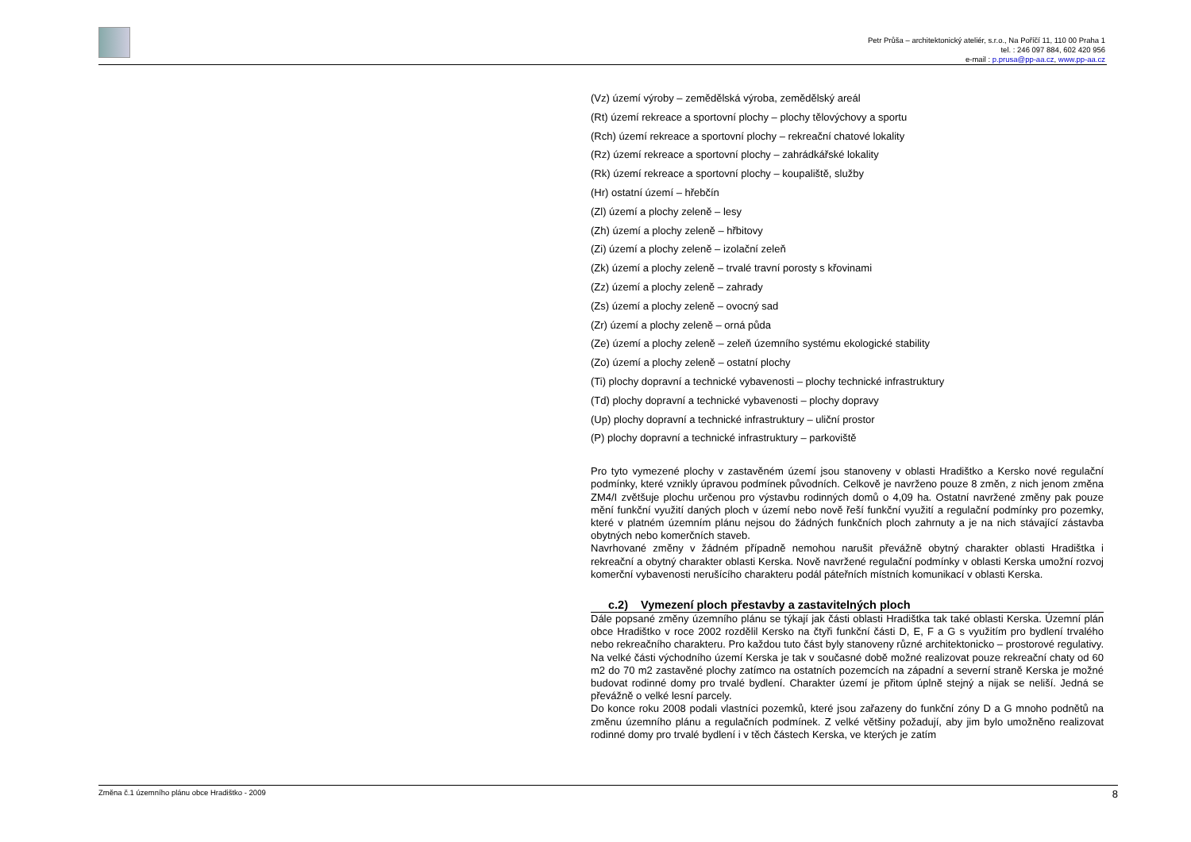Petr Průša – architektonický ateliér, s.r.o., Na Poříčí 11, 110 00 Praha 1
tel. : 246 097 884, 602 420 956
e-mail : p.prusa@pp-aa.cz, www.pp-aa.cz
(Vz) území výroby – zemědělská výroba, zemědělský areál
(Rt) území rekreace a sportovní plochy – plochy tělovýchovy a sportu
(Rch) území rekreace a sportovní plochy – rekreační chatové lokality
(Rz) území rekreace a sportovní plochy – zahrádkářské lokality
(Rk) území rekreace a sportovní plochy – koupaliště, služby
(Hr) ostatní území – hřebčín
(Zl) území a plochy zeleně – lesy
(Zh) území a plochy zeleně – hřbitovy
(Zi) území a plochy zeleně – izolační zeleň
(Zk) území a plochy zeleně – trvalé travní porosty s křovinami
(Zz) území a plochy zeleně – zahrady
(Zs) území a plochy zeleně – ovocný sad
(Zr) území a plochy zeleně – orná půda
(Ze) území a plochy zeleně – zeleň územního systému ekologické stability
(Zo) území a plochy zeleně – ostatní plochy
(Ti) plochy dopravní a technické vybavenosti – plochy technické infrastruktury
(Td) plochy dopravní a technické vybavenosti – plochy dopravy
(Up) plochy dopravní a technické infrastruktury – uliční prostor
(P) plochy dopravní a technické infrastruktury – parkoviště
Pro tyto vymezené plochy v zastavěném území jsou stanoveny v oblasti Hradištko a Kersko nové regulační podmínky, které vznikly úpravou podmínek původních. Celkově je navrženo pouze 8 změn, z nich jenom změna ZM4/I zvětšuje plochu určenou pro výstavbu rodinných domů o 4,09 ha. Ostatní navržené změny pak pouze mění funkční využití daných ploch v území nebo nově řeší funkční využití a regulační podmínky pro pozemky, které v platném územním plánu nejsou do žádných funkčních ploch zahrnuty a je na nich stávající zástavba obytných nebo komerčních staveb.
Navrhované změny v žádném případně nemohou narušit převážně obytný charakter oblasti Hradištka i rekreační a obytný charakter oblasti Kerska. Nově navržené regulační podmínky v oblasti Kerska umožní rozvoj komerční vybavenosti nerušícího charakteru podál páteřních místních komunikací v oblasti Kerska.
c.2) Vymezení ploch přestavby a zastavitelných ploch
Dále popsané změny územního plánu se týkají jak části oblasti Hradištka tak také oblasti Kerska. Územní plán obce Hradištko v roce 2002 rozdělil Kersko na čtyři funkční části D, E, F a G s využitím pro bydlení trvalého nebo rekreačního charakteru. Pro každou tuto část byly stanoveny různé architektonicko – prostorové regulativy. Na velké části východního území Kerska je tak v současné době možné realizovat pouze rekreační chaty od 60 m2 do 70 m2 zastavěné plochy zatímco na ostatních pozemcích na západní a severní straně Kerska je možné budovat rodinné domy pro trvalé bydlení. Charakter území je přitom úplně stejný a nijak se neliší. Jedná se převážně o velké lesní parcely.
Do konce roku 2008 podali vlastníci pozemků, které jsou zařazeny do funkční zóny D a G mnoho podnětů na změnu územního plánu a regulačních podmínek. Z velké většiny požadují, aby jim bylo umožněno realizovat rodinné domy pro trvalé bydlení i v těch částech Kerska, ve kterých je zatím
Změna č.1 územního plánu obce Hradištko - 2009 8